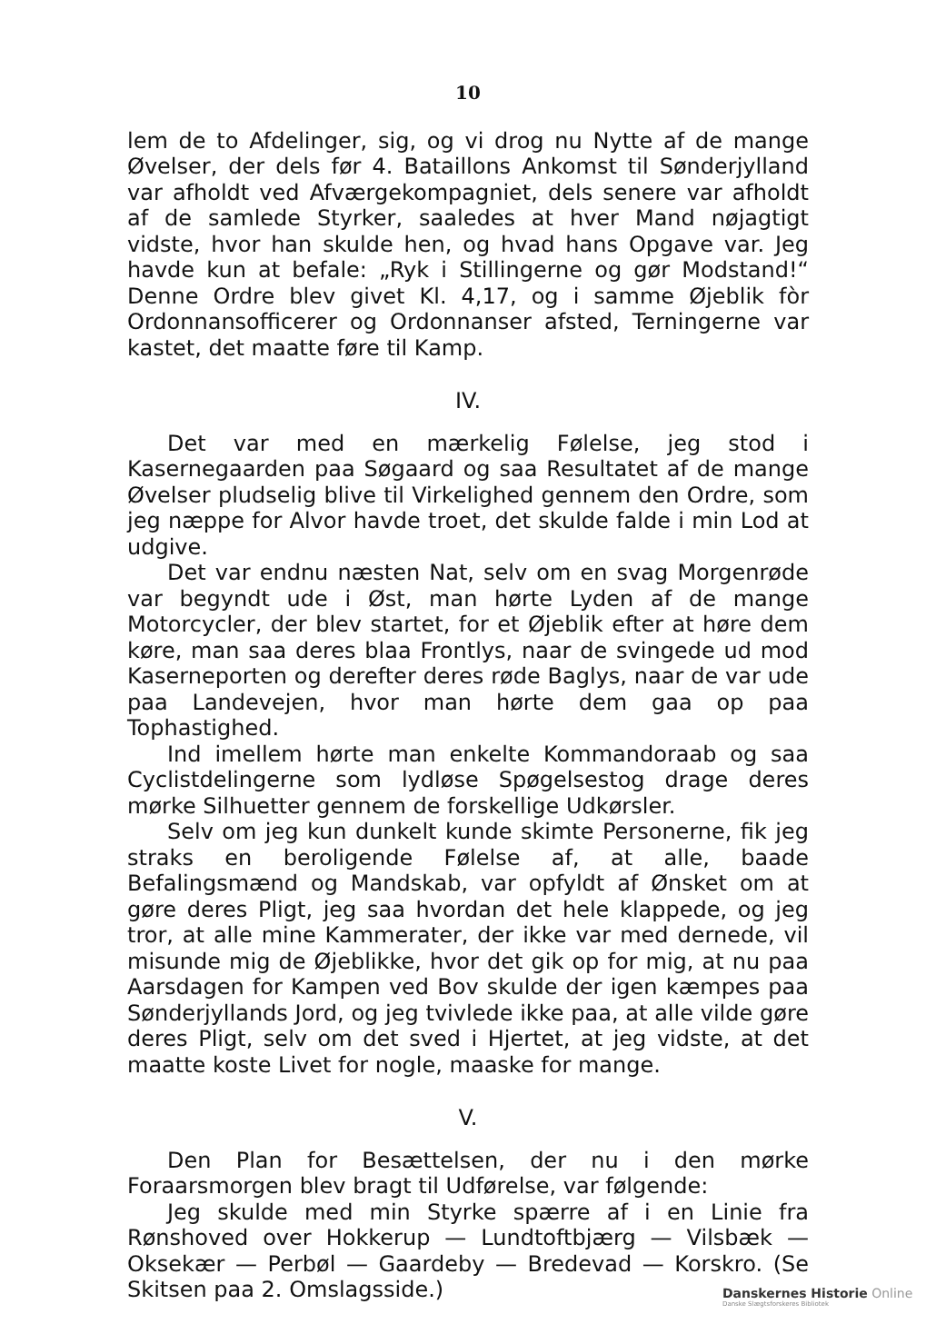10
lem de to Afdelinger, sig, og vi drog nu Nytte af de mange Øvelser, der dels før 4. Bataillons Ankomst til Sønderjylland var afholdt ved Afværgekompagniet, dels senere var afholdt af de samlede Styrker, saaledes at hver Mand nøjagtigt vidste, hvor han skulde hen, og hvad hans Opgave var. Jeg havde kun at befale: „Ryk i Stillingerne og gør Modstand!“ Denne Ordre blev givet Kl. 4,17, og i samme Øjeblik fòr Ordonnansofficerer og Ordonnanser afsted, Terningerne var kastet, det maatte føre til Kamp.
IV.
Det var med en mærkelig Følelse, jeg stod i Kasernegaarden paa Søgaard og saa Resultatet af de mange Øvelser pludselig blive til Virkelighed gennem den Ordre, som jeg næppe for Alvor havde troet, det skulde falde i min Lod at udgive.
Det var endnu næsten Nat, selv om en svag Morgenrøde var begyndt ude i Øst, man hørte Lyden af de mange Motorcycler, der blev startet, for et Øjeblik efter at høre dem køre, man saa deres blaa Frontlys, naar de svingede ud mod Kaserneporten og derefter deres røde Baglys, naar de var ude paa Landevejen, hvor man hørte dem gaa op paa Tophastighed.
Ind imellem hørte man enkelte Kommandoraab og saa Cyclistdelingerne som lydløse Spøgelsestog drage deres mørke Silhuetter gennem de forskellige Udkørsler.
Selv om jeg kun dunkelt kunde skimte Personerne, fik jeg straks en beroligende Følelse af, at alle, baade Befalingsmænd og Mandskab, var opfyldt af Ønsket om at gøre deres Pligt, jeg saa hvordan det hele klappede, og jeg tror, at alle mine Kammerater, der ikke var med dernede, vil misunde mig de Øjeblikke, hvor det gik op for mig, at nu paa Aarsdagen for Kampen ved Bov skulde der igen kæmpes paa Sønderjyllands Jord, og jeg tvivlede ikke paa, at alle vilde gøre deres Pligt, selv om det sved i Hjertet, at jeg vidste, at det maatte koste Livet for nogle, maaske for mange.
V.
Den Plan for Besættelsen, der nu i den mørke Foraarsmorgen blev bragt til Udførelse, var følgende:
Jeg skulde med min Styrke spærre af i en Linie fra Rønshoved over Hokkerup — Lundtoftbjærg — Vilsbæk — Oksekær — Perbøl — Gaardeby — Bredevad — Korskro. (Se Skitsen paa 2. Omslagsside.)
Danskernes Historie Online
Danske Slægtsforskeres Bibliotek